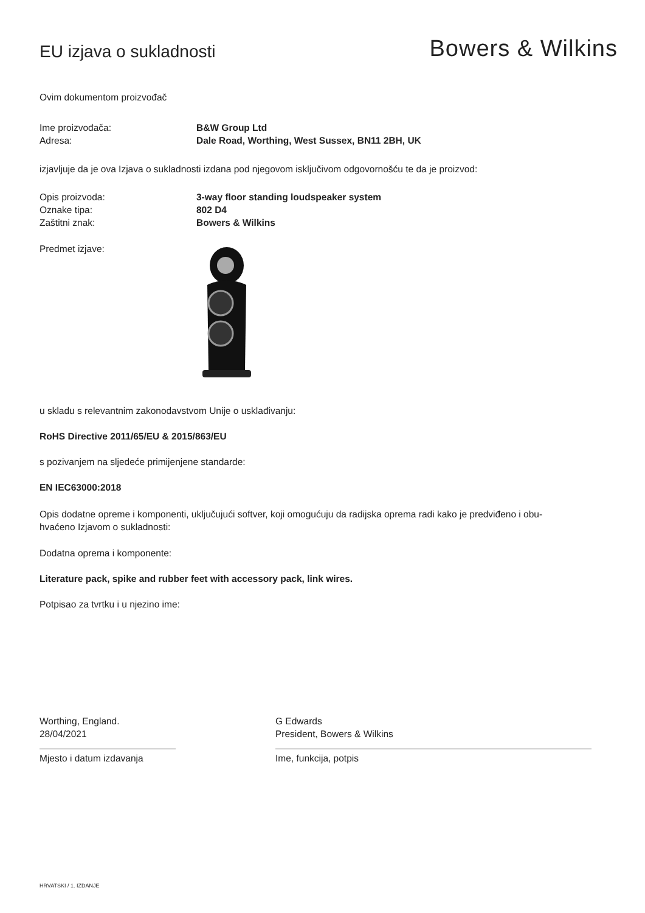EU izjava o sukladnosti
Bowers & Wilkins
Ovim dokumentom proizvođač
Ime proizvođača: B&W Group Ltd
Adresa: Dale Road, Worthing, West Sussex, BN11 2BH, UK
izjavljuje da je ova Izjava o sukladnosti izdana pod njegovom isključivom odgovornošću te da je proizvod:
Opis proizvoda: 3-way floor standing loudspeaker system
Oznake tipa: 802 D4
Zaštitni znak: Bowers & Wilkins
Predmet izjave:
u skladu s relevantnim zakonodavstvom Unije o usklađivanju:
RoHS Directive 2011/65/EU & 2015/863/EU
s pozivanjem na sljedeće primijenjene standarde:
EN IEC63000:2018
Opis dodatne opreme i komponenti, uključujući softver, koji omogućuju da radijska oprema radi kako je predviđeno i obu-
hvaćeno Izjavom o sukladnosti:
Dodatna oprema i komponente:
Literature pack, spike and rubber feet with accessory pack, link wires.
Potpisao za tvrtku i u njezino ime:
Worthing, England.
28/04/2021
Mjesto i datum izdavanja
G Edwards
President, Bowers & Wilkins
Ime, funkcija, potpis
HRVATSKI / 1. IZDANJE